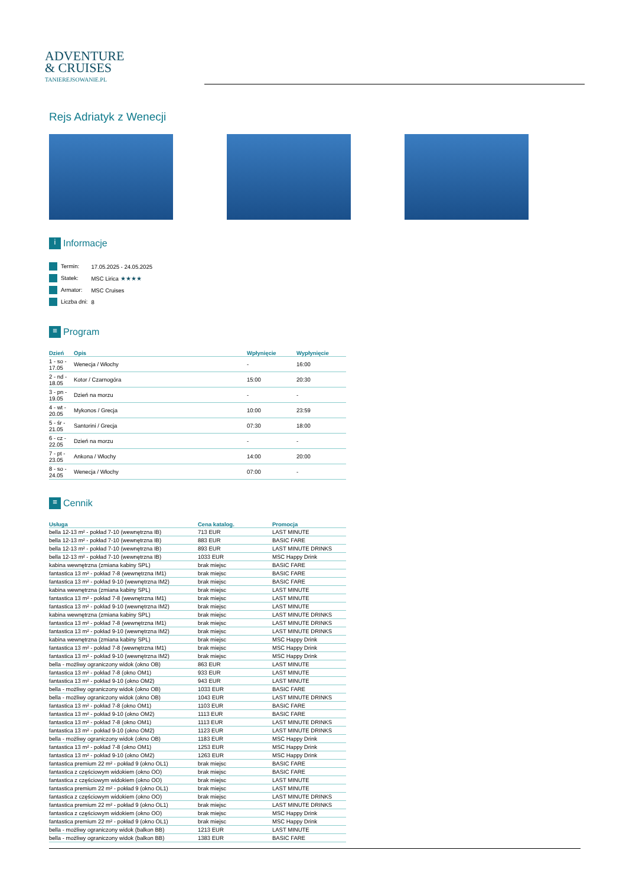ADVENTURE
& CRUISES
TANIEREJSOWANIE.PL
Rejs Adriatyk z Wenecji
i Informacje
| Termin: | 17.05.2025 - 24.05.2025 |
| Statek: | MSC Lirica ★★★★ |
| Armator: | MSC Cruises |
| Liczba dni: | 8 |
≡ Program
| Dzień | Opis | Wpłynięcie | Wypłynięcie |
| --- | --- | --- | --- |
| 1 - so - 17.05 | Wenecja / Włochy | - | 16:00 |
| 2 - nd - 18.05 | Kotor / Czarnogóra | 15:00 | 20:30 |
| 3 - pn - 19.05 | Dzień na morzu | - | - |
| 4 - wt - 20.05 | Mykonos / Grecja | 10:00 | 23:59 |
| 5 - śr - 21.05 | Santorini / Grecja | 07:30 | 18:00 |
| 6 - cz - 22.05 | Dzień na morzu | - | - |
| 7 - pt - 23.05 | Ankona / Włochy | 14:00 | 20:00 |
| 8 - so - 24.05 | Wenecja / Włochy | 07:00 | - |
≡ Cennik
| Usługa | Cena katalog. | Promocja |
| --- | --- | --- |
| bella 12-13 m² - pokład 7-10 (wewnętrzna IB) | 713 EUR | LAST MINUTE |
| bella 12-13 m² - pokład 7-10 (wewnętrzna IB) | 883 EUR | BASIC FARE |
| bella 12-13 m² - pokład 7-10 (wewnętrzna IB) | 893 EUR | LAST MINUTE DRINKS |
| bella 12-13 m² - pokład 7-10 (wewnętrzna IB) | 1033 EUR | MSC Happy Drink |
| kabina wewnętrzna (zmiana kabiny SPL) | brak miejsc | BASIC FARE |
| fantastica 13 m² - pokład 7-8 (wewnętrzna IM1) | brak miejsc | BASIC FARE |
| fantastica 13 m² - pokład 9-10 (wewnętrzna IM2) | brak miejsc | BASIC FARE |
| kabina wewnętrzna (zmiana kabiny SPL) | brak miejsc | LAST MINUTE |
| fantastica 13 m² - pokład 7-8 (wewnętrzna IM1) | brak miejsc | LAST MINUTE |
| fantastica 13 m² - pokład 9-10 (wewnętrzna IM2) | brak miejsc | LAST MINUTE |
| kabina wewnętrzna (zmiana kabiny SPL) | brak miejsc | LAST MINUTE DRINKS |
| fantastica 13 m² - pokład 7-8 (wewnętrzna IM1) | brak miejsc | LAST MINUTE DRINKS |
| fantastica 13 m² - pokład 9-10 (wewnętrzna IM2) | brak miejsc | LAST MINUTE DRINKS |
| kabina wewnętrzna (zmiana kabiny SPL) | brak miejsc | MSC Happy Drink |
| fantastica 13 m² - pokład 7-8 (wewnętrzna IM1) | brak miejsc | MSC Happy Drink |
| fantastica 13 m² - pokład 9-10 (wewnętrzna IM2) | brak miejsc | MSC Happy Drink |
| bella - możliwy ograniczony widok (okno OB) | 863 EUR | LAST MINUTE |
| fantastica 13 m² - pokład 7-8 (okno OM1) | 933 EUR | LAST MINUTE |
| fantastica 13 m² - pokład 9-10 (okno OM2) | 943 EUR | LAST MINUTE |
| bella - możliwy ograniczony widok (okno OB) | 1033 EUR | BASIC FARE |
| bella - możliwy ograniczony widok (okno OB) | 1043 EUR | LAST MINUTE DRINKS |
| fantastica 13 m² - pokład 7-8 (okno OM1) | 1103 EUR | BASIC FARE |
| fantastica 13 m² - pokład 9-10 (okno OM2) | 1113 EUR | BASIC FARE |
| fantastica 13 m² - pokład 7-8 (okno OM1) | 1113 EUR | LAST MINUTE DRINKS |
| fantastica 13 m² - pokład 9-10 (okno OM2) | 1123 EUR | LAST MINUTE DRINKS |
| bella - możliwy ograniczony widok (okno OB) | 1183 EUR | MSC Happy Drink |
| fantastica 13 m² - pokład 7-8 (okno OM1) | 1253 EUR | MSC Happy Drink |
| fantastica 13 m² - pokład 9-10 (okno OM2) | 1263 EUR | MSC Happy Drink |
| fantastica premium 22 m² - pokład 9 (okno OL1) | brak miejsc | BASIC FARE |
| fantastica z częściowym widokiem (okno OO) | brak miejsc | BASIC FARE |
| fantastica z częściowym widokiem (okno OO) | brak miejsc | LAST MINUTE |
| fantastica premium 22 m² - pokład 9 (okno OL1) | brak miejsc | LAST MINUTE |
| fantastica z częściowym widokiem (okno OO) | brak miejsc | LAST MINUTE DRINKS |
| fantastica premium 22 m² - pokład 9 (okno OL1) | brak miejsc | LAST MINUTE DRINKS |
| fantastica z częściowym widokiem (okno OO) | brak miejsc | MSC Happy Drink |
| fantastica premium 22 m² - pokład 9 (okno OL1) | brak miejsc | MSC Happy Drink |
| bella - możliwy ograniczony widok (balkon BB) | 1213 EUR | LAST MINUTE |
| bella - możliwy ograniczony widok (balkon BB) | 1383 EUR | BASIC FARE |